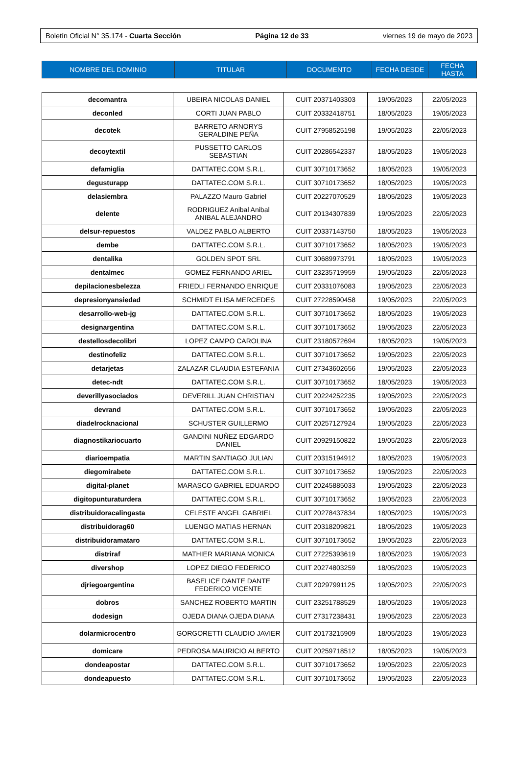Boletín Oficial N° 35.174 - Cuarta Sección Página 12 de 33 viernes 19 de mayo de 2023
| NOMBRE DEL DOMINIO | TITULAR | DOCUMENTO | FECHA DESDE | FECHA HASTA |
| --- | --- | --- | --- | --- |
| decomantra | UBEIRA NICOLAS DANIEL | CUIT 20371403303 | 19/05/2023 | 22/05/2023 |
| deconled | CORTI JUAN PABLO | CUIT 20332418751 | 18/05/2023 | 19/05/2023 |
| decotek | BARRETO ARNORYS GERALDINE PEÑA | CUIT 27958525198 | 19/05/2023 | 22/05/2023 |
| decoytextil | PUSSETTO CARLOS SEBASTIAN | CUIT 20286542337 | 18/05/2023 | 19/05/2023 |
| defamiglia | DATTATEC.COM S.R.L. | CUIT 30710173652 | 18/05/2023 | 19/05/2023 |
| degusturapp | DATTATEC.COM S.R.L. | CUIT 30710173652 | 18/05/2023 | 19/05/2023 |
| delasiembra | PALAZZO Mauro Gabriel | CUIT 20227070529 | 18/05/2023 | 19/05/2023 |
| delente | RODRIGUEZ Anibal Anibal ANIBAL ALEJANDRO | CUIT 20134307839 | 19/05/2023 | 22/05/2023 |
| delsur-repuestos | VALDEZ PABLO ALBERTO | CUIT 20337143750 | 18/05/2023 | 19/05/2023 |
| dembe | DATTATEC.COM S.R.L. | CUIT 30710173652 | 18/05/2023 | 19/05/2023 |
| dentalika | GOLDEN SPOT SRL | CUIT 30689973791 | 18/05/2023 | 19/05/2023 |
| dentalmec | GOMEZ FERNANDO ARIEL | CUIT 23235719959 | 19/05/2023 | 22/05/2023 |
| depilacionesbelezza | FRIEDLI FERNANDO ENRIQUE | CUIT 20331076083 | 19/05/2023 | 22/05/2023 |
| depresionyansiedad | SCHMIDT ELISA MERCEDES | CUIT 27228590458 | 19/05/2023 | 22/05/2023 |
| desarrollo-web-jg | DATTATEC.COM S.R.L. | CUIT 30710173652 | 18/05/2023 | 19/05/2023 |
| designargentina | DATTATEC.COM S.R.L. | CUIT 30710173652 | 19/05/2023 | 22/05/2023 |
| destellosdecolibri | LOPEZ CAMPO CAROLINA | CUIT 23180572694 | 18/05/2023 | 19/05/2023 |
| destinofeliz | DATTATEC.COM S.R.L. | CUIT 30710173652 | 19/05/2023 | 22/05/2023 |
| detarjetas | ZALAZAR CLAUDIA ESTEFANIA | CUIT 27343602656 | 19/05/2023 | 22/05/2023 |
| detec-ndt | DATTATEC.COM S.R.L. | CUIT 30710173652 | 18/05/2023 | 19/05/2023 |
| deverillyasociados | DEVERILL JUAN CHRISTIAN | CUIT 20224252235 | 19/05/2023 | 22/05/2023 |
| devrand | DATTATEC.COM S.R.L. | CUIT 30710173652 | 19/05/2023 | 22/05/2023 |
| diadelrocknacional | SCHUSTER GUILLERMO | CUIT 20257127924 | 19/05/2023 | 22/05/2023 |
| diagnostikariocuarto | GANDINI NUÑEZ EDGARDO DANIEL | CUIT 20929150822 | 19/05/2023 | 22/05/2023 |
| diarioempatia | MARTIN SANTIAGO JULIAN | CUIT 20315194912 | 18/05/2023 | 19/05/2023 |
| diegomirabete | DATTATEC.COM S.R.L. | CUIT 30710173652 | 19/05/2023 | 22/05/2023 |
| digital-planet | MARASCO GABRIEL EDUARDO | CUIT 20245885033 | 19/05/2023 | 22/05/2023 |
| digitopunturaturdera | DATTATEC.COM S.R.L. | CUIT 30710173652 | 19/05/2023 | 22/05/2023 |
| distribuidoracalingasta | CELESTE ANGEL GABRIEL | CUIT 20278437834 | 18/05/2023 | 19/05/2023 |
| distribuidorag60 | LUENGO MATIAS HERNAN | CUIT 20318209821 | 18/05/2023 | 19/05/2023 |
| distribuidoramataro | DATTATEC.COM S.R.L. | CUIT 30710173652 | 19/05/2023 | 22/05/2023 |
| distriraf | MATHIER MARIANA MONICA | CUIT 27225393619 | 18/05/2023 | 19/05/2023 |
| divershop | LOPEZ DIEGO FEDERICO | CUIT 20274803259 | 18/05/2023 | 19/05/2023 |
| djriegoargentina | BASELICE DANTE DANTE FEDERICO VICENTE | CUIT 20297991125 | 19/05/2023 | 22/05/2023 |
| dobros | SANCHEZ ROBERTO MARTIN | CUIT 23251788529 | 18/05/2023 | 19/05/2023 |
| dodesign | OJEDA DIANA OJEDA DIANA | CUIT 27317238431 | 19/05/2023 | 22/05/2023 |
| dolarmicrocentro | GORGORETTI CLAUDIO JAVIER | CUIT 20173215909 | 18/05/2023 | 19/05/2023 |
| domicare | PEDROSA MAURICIO ALBERTO | CUIT 20259718512 | 18/05/2023 | 19/05/2023 |
| dondeapostar | DATTATEC.COM S.R.L. | CUIT 30710173652 | 19/05/2023 | 22/05/2023 |
| dondeapuesto | DATTATEC.COM S.R.L. | CUIT 30710173652 | 19/05/2023 | 22/05/2023 |